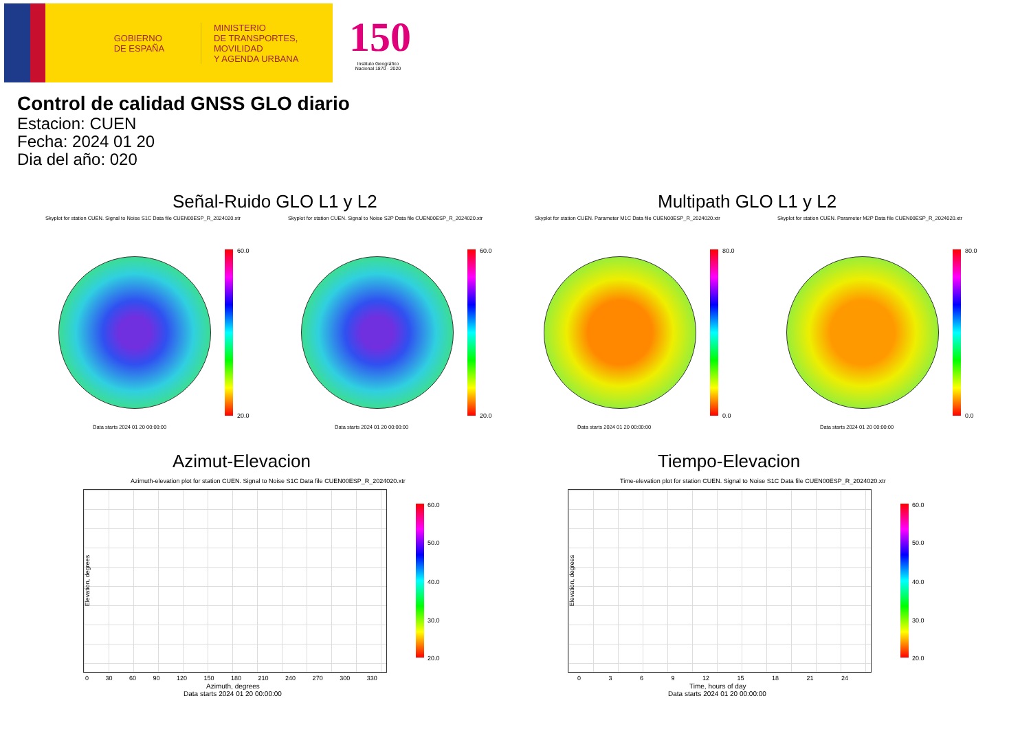GOBIERNO
DE ESPAÑA
MINISTERIO
DE TRANSPORTES, MOVILIDAD
Y AGENDA URBANA
150
Instituto Geográfico Nacional 1870 · 2020
Control de calidad GNSS GLO diario
Estacion: CUEN
Fecha: 2024 01 20
Dia del año: 020
Señal-Ruido GLO L1 y L2 Multipath GLO L1 y L2
Skyplot for station CUEN. Signal to Noise S1C Data file CUEN00ESP_R_2024020.xtr Skyplot for station CUEN. Signal to Noise S2P Data file CUEN00ESP_R_2024020.xtr Skyplot for station CUEN. Parameter M1C Data file CUEN00ESP_R_2024020.xtr Skyplot for station CUEN. Parameter M2P Data file CUEN00ESP_R_2024020.xtr
60.0
20.0
60.0
20.0
80.0
0.0
80.0
0.0
Data starts 2024 01 20 00:00:00 Data starts 2024 01 20 00:00:00 Data starts 2024 01 20 00:00:00 Data starts 2024 01 20 00:00:00
Azimut-Elevacion Tiempo-Elevacion
Azimuth-elevation plot for station CUEN. Signal to Noise S1C Data file CUEN00ESP_R_2024020.xtr Time-elevation plot for station CUEN. Signal to Noise S1C Data file CUEN00ESP_R_2024020.xtr
Elevation, degrees
0 30 60 90 120 150 180 210 240 270 300 330
Azimuth, degrees
Data starts 2024 01 20 00:00:00
60.0
50.0
40.0
30.0
20.0
Elevation, degrees
0 3 6 9 12 15 18 21 24
Time, hours of day
Data starts 2024 01 20 00:00:00
60.0
50.0
40.0
30.0
20.0